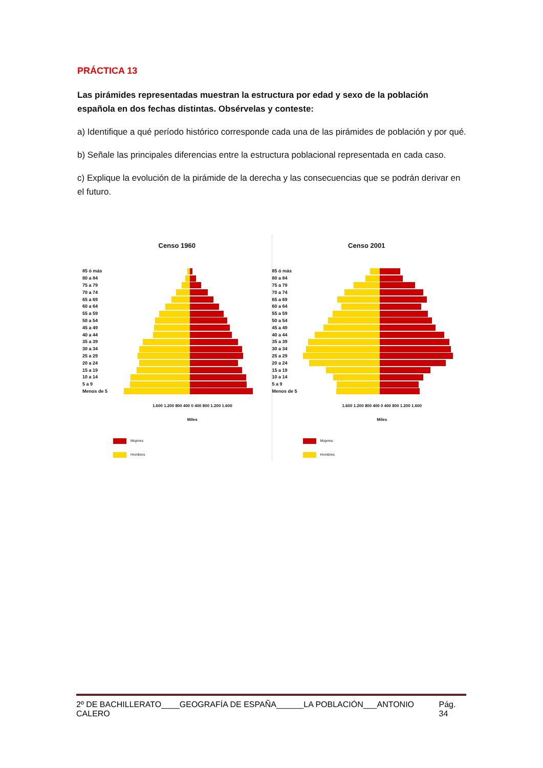PRÁCTICA 13
Las pirámides representadas muestran la estructura por edad y sexo de la población española en dos fechas distintas. Obsérvelas y conteste:
a) Identifique a qué período histórico corresponde cada una de las pirámides de población y por qué.
b) Señale las principales diferencias entre la estructura poblacional representada en cada caso.
c) Explique la evolución de la pirámide de la derecha y las consecuencias que se podrán derivar en el futuro.
Censo 1960
85 ó más
80 a 84
75 a 79
70 a 74
65 a 69
60 a 64
55 a 59
50 a 54
45 a 49
40 a 44
35 a 39
30 a 34
25 a 29
20 a 24
15 a 19
10 a 14
5 a 9
Menos de 5
1.600 1.200 800 400 0 400 800 1.200 1.600
Miles
Mujeres
Hombres
Censo 2001
85 ó más
80 a 84
75 a 79
70 a 74
65 a 69
60 a 64
55 a 59
50 a 54
45 a 49
40 a 44
35 a 39
30 a 34
25 a 29
20 a 24
15 a 19
10 a 14
5 a 9
Menos de 5
1.600 1.200 800 400 0 400 800 1.200 1.600
Miles
Mujeres
Hombres
2º DE BACHILLERATO____GEOGRAFÍA DE ESPAÑA______LA POBLACIÓN___ANTONIO CALERO Pág. 34